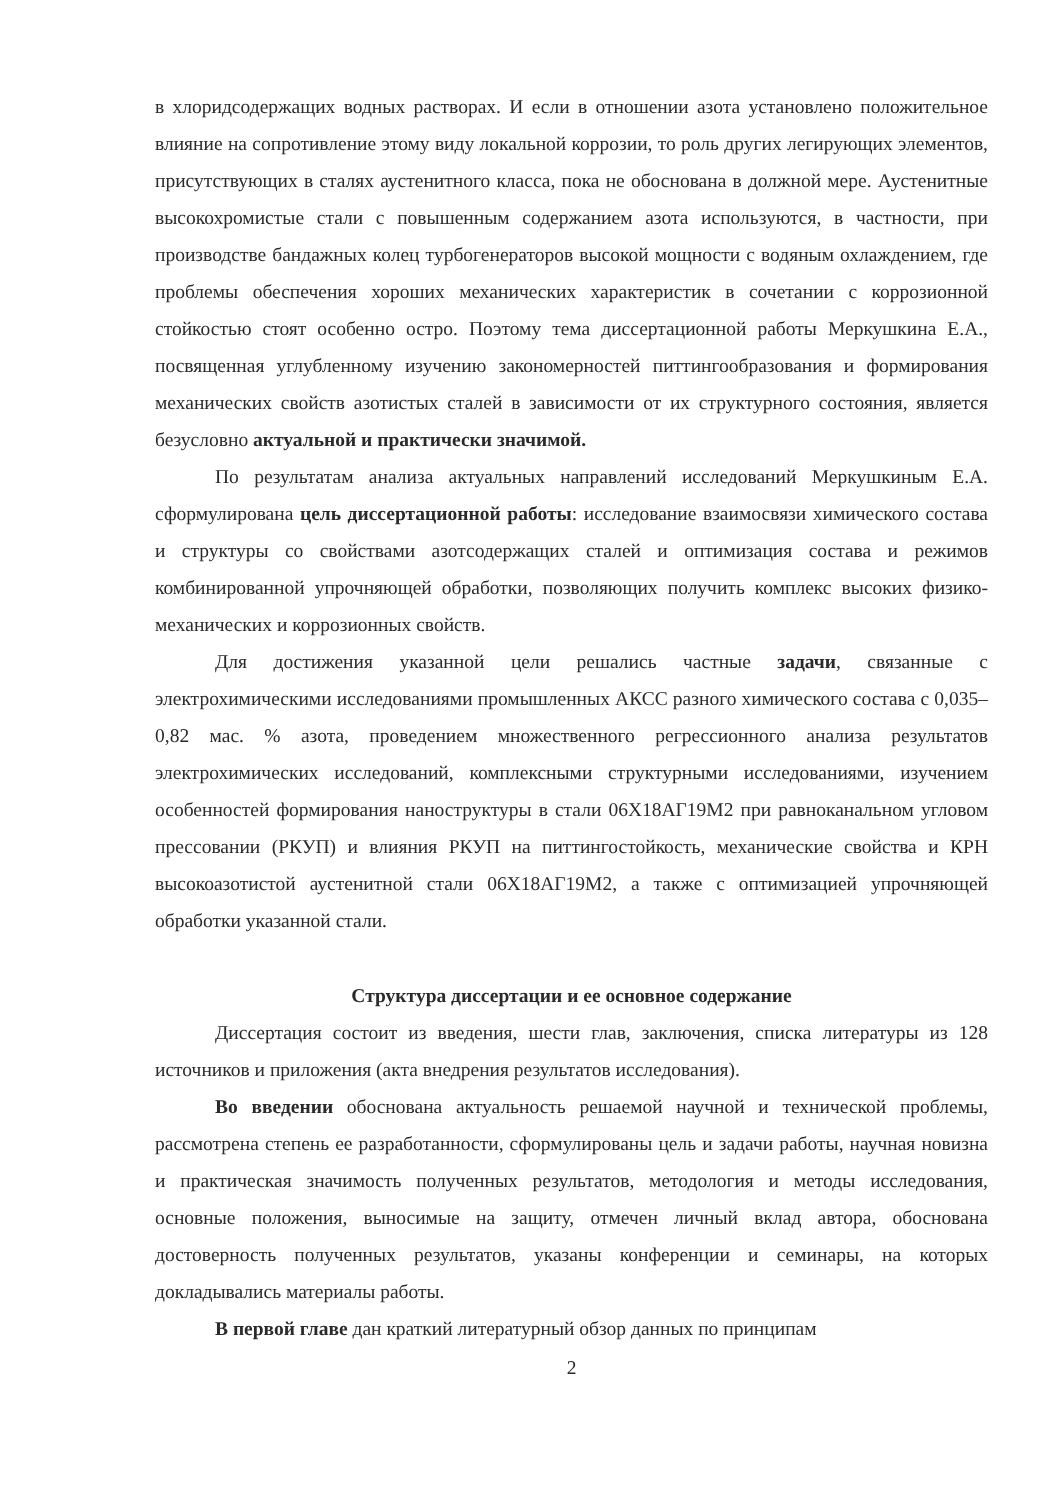в хлоридсодержащих водных растворах. И если в отношении азота установлено положительное влияние на сопротивление этому виду локальной коррозии, то роль других легирующих элементов, присутствующих в сталях аустенитного класса, пока не обоснована в должной мере. Аустенитные высокохромистые стали с повышенным содержанием азота используются, в частности, при производстве бандажных колец турбогенераторов высокой мощности с водяным охлаждением, где проблемы обеспечения хороших механических характеристик в сочетании с коррозионной стойкостью стоят особенно остро. Поэтому тема диссертационной работы Меркушкина Е.А., посвященная углубленному изучению закономерностей питтингообразования и формирования механических свойств азотистых сталей в зависимости от их структурного состояния, является безусловно актуальной и практически значимой.
По результатам анализа актуальных направлений исследований Меркушкиным Е.А. сформулирована цель диссертационной работы: исследование взаимосвязи химического состава и структуры со свойствами азотсодержащих сталей и оптимизация состава и режимов комбинированной упрочняющей обработки, позволяющих получить комплекс высоких физико-механических и коррозионных свойств.
Для достижения указанной цели решались частные задачи, связанные с электрохимическими исследованиями промышленных АКСС разного химического состава с 0,035–0,82 мас. % азота, проведением множественного регрессионного анализа результатов электрохимических исследований, комплексными структурными исследованиями, изучением особенностей формирования наноструктуры в стали 06Х18АГ19М2 при равноканальном угловом прессовании (РКУП) и влияния РКУП на питтингостойкость, механические свойства и КРН высокоазотистой аустенитной стали 06Х18АГ19М2, а также с оптимизацией упрочняющей обработки указанной стали.
Структура диссертации и ее основное содержание
Диссертация состоит из введения, шести глав, заключения, списка литературы из 128 источников и приложения (акта внедрения результатов исследования).
Во введении обоснована актуальность решаемой научной и технической проблемы, рассмотрена степень ее разработанности, сформулированы цель и задачи работы, научная новизна и практическая значимость полученных результатов, методология и методы исследования, основные положения, выносимые на защиту, отмечен личный вклад автора, обоснована достоверность полученных результатов, указаны конференции и семинары, на которых докладывались материалы работы.
В первой главе дан краткий литературный обзор данных по принципам
2